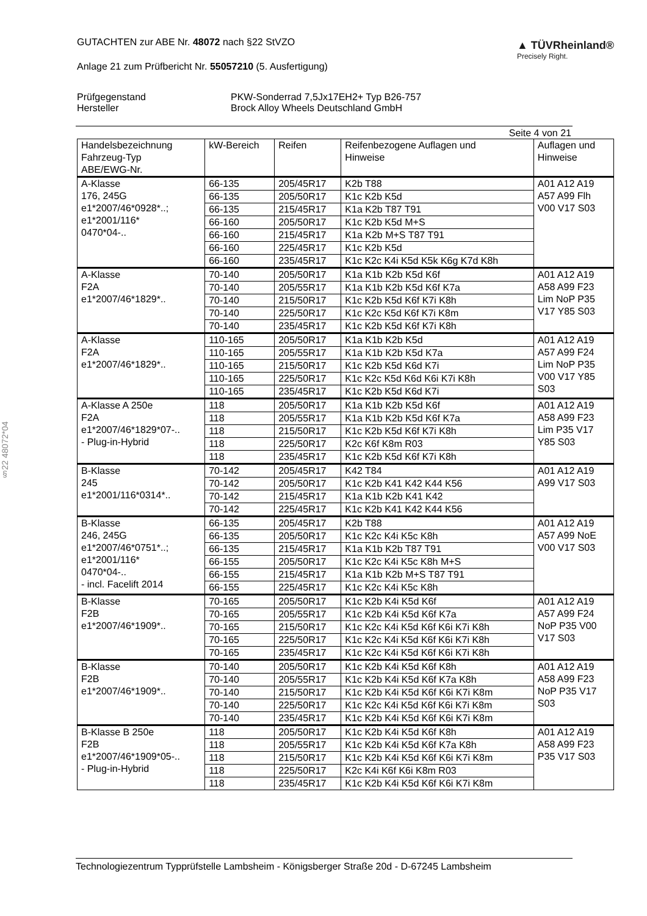§22 48072*04
GUTACHTEN zur ABE Nr. 48072 nach §22 StVZO
Anlage 21 zum Prüfbericht Nr. 55057210 (5. Ausfertigung)
▲ TÜVRheinland®
Precisely Right.
Prüfgegenstand
PKW-Sonderrad 7,5Jx17EH2+ Typ B26-757
Hersteller
Brock Alloy Wheels Deutschland GmbH
Seite 4 von 21
| Handelsbezeichnung Fahrzeug-Typ ABE/EWG-Nr. | kW-Bereich | Reifen | Reifenbezogene Auflagen und Hinweise | Auflagen und Hinweise |
| --- | --- | --- | --- | --- |
| A-Klasse 176, 245G e1*2007/46*0928*..; e1*2001/116* 0470*04-.. | 66-135 | 205/45R17 | K2b T88 | A01 A12 A19 A57 A99 Flh V00 V17 S03 |
| | 66-135 | 205/50R17 | K1c K2b K5d | |
| | 66-135 | 215/45R17 | K1a K2b T87 T91 | |
| | 66-160 | 205/50R17 | K1c K2b K5d M+S | |
| | 66-160 | 215/45R17 | K1a K2b M+S T87 T91 | |
| | 66-160 | 225/45R17 | K1c K2b K5d | |
| | 66-160 | 235/45R17 | K1c K2c K4i K5d K5k K6g K7d K8h | |
| A-Klasse F2A e1*2007/46*1829*.. | 70-140 | 205/50R17 | K1a K1b K2b K5d K6f | A01 A12 A19 A58 A99 F23 Lim NoP P35 V17 Y85 S03 |
| | 70-140 | 205/55R17 | K1a K1b K2b K5d K6f K7a | |
| | 70-140 | 215/50R17 | K1c K2b K5d K6f K7i K8h | |
| | 70-140 | 225/50R17 | K1c K2c K5d K6f K7i K8m | |
| | 70-140 | 235/45R17 | K1c K2b K5d K6f K7i K8h | |
| A-Klasse F2A e1*2007/46*1829*.. | 110-165 | 205/50R17 | K1a K1b K2b K5d | A01 A12 A19 A57 A99 F24 Lim NoP P35 V00 V17 Y85 S03 |
| | 110-165 | 205/55R17 | K1a K1b K2b K5d K7a | |
| | 110-165 | 215/50R17 | K1c K2b K5d K6d K7i | |
| | 110-165 | 225/50R17 | K1c K2c K5d K6d K6i K7i K8h | |
| | 110-165 | 235/45R17 | K1c K2b K5d K6d K7i | |
| A-Klasse A 250e F2A e1*2007/46*1829*07-.. - Plug-in-Hybrid | 118 | 205/50R17 | K1a K1b K2b K5d K6f | A01 A12 A19 A58 A99 F23 Lim P35 V17 Y85 S03 |
| | 118 | 205/55R17 | K1a K1b K2b K5d K6f K7a | |
| | 118 | 215/50R17 | K1c K2b K5d K6f K7i K8h | |
| | 118 | 225/50R17 | K2c K6f K8m R03 | |
| | 118 | 235/45R17 | K1c K2b K5d K6f K7i K8h | |
| B-Klasse 245 e1*2001/116*0314*.. | 70-142 | 205/45R17 | K42 T84 | A01 A12 A19 A99 V17 S03 |
| | 70-142 | 205/50R17 | K1c K2b K41 K42 K44 K56 | |
| | 70-142 | 215/45R17 | K1a K1b K2b K41 K42 | |
| | 70-142 | 225/45R17 | K1c K2b K41 K42 K44 K56 | |
| B-Klasse 246, 245G e1*2007/46*0751*..; e1*2001/116* 0470*04-.. - incl. Facelift 2014 | 66-135 | 205/45R17 | K2b T88 | A01 A12 A19 A57 A99 NoE V00 V17 S03 |
| | 66-135 | 205/50R17 | K1c K2c K4i K5c K8h | |
| | 66-135 | 215/45R17 | K1a K1b K2b T87 T91 | |
| | 66-155 | 205/50R17 | K1c K2c K4i K5c K8h M+S | |
| | 66-155 | 215/45R17 | K1a K1b K2b M+S T87 T91 | |
| | 66-155 | 225/45R17 | K1c K2c K4i K5c K8h | |
| B-Klasse F2B e1*2007/46*1909*.. | 70-165 | 205/50R17 | K1c K2b K4i K5d K6f | A01 A12 A19 A57 A99 F24 NoP P35 V00 V17 S03 |
| | 70-165 | 205/55R17 | K1c K2b K4i K5d K6f K7a | |
| | 70-165 | 215/50R17 | K1c K2c K4i K5d K6f K6i K7i K8h | |
| | 70-165 | 225/50R17 | K1c K2c K4i K5d K6f K6i K7i K8h | |
| | 70-165 | 235/45R17 | K1c K2c K4i K5d K6f K6i K7i K8h | |
| B-Klasse F2B e1*2007/46*1909*.. | 70-140 | 205/50R17 | K1c K2b K4i K5d K6f K8h | A01 A12 A19 A58 A99 F23 NoP P35 V17 S03 |
| | 70-140 | 205/55R17 | K1c K2b K4i K5d K6f K7a K8h | |
| | 70-140 | 215/50R17 | K1c K2b K4i K5d K6f K6i K7i K8m | |
| | 70-140 | 225/50R17 | K1c K2c K4i K5d K6f K6i K7i K8m | |
| | 70-140 | 235/45R17 | K1c K2b K4i K5d K6f K6i K7i K8m | |
| B-Klasse B 250e F2B e1*2007/46*1909*05-.. - Plug-in-Hybrid | 118 | 205/50R17 | K1c K2b K4i K5d K6f K8h | A01 A12 A19 A58 A99 F23 P35 V17 S03 |
| | 118 | 205/55R17 | K1c K2b K4i K5d K6f K7a K8h | |
| | 118 | 215/50R17 | K1c K2b K4i K5d K6f K6i K7i K8m | |
| | 118 | 225/50R17 | K2c K4i K6f K6i K8m R03 | |
| | 118 | 235/45R17 | K1c K2b K4i K5d K6f K6i K7i K8m | |
Technologiezentrum Typprüfstelle Lambsheim - Königsberger Straße 20d - D-67245 Lambsheim